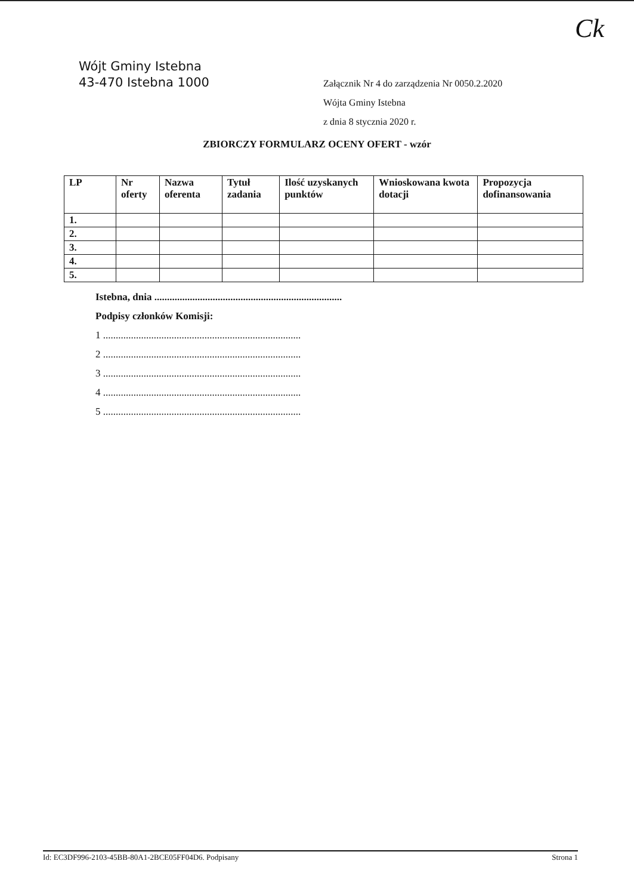Ck
Wójt Gminy Istebna
43-470 Istebna 1000
Załącznik Nr 4 do zarządzenia Nr 0050.2.2020
Wójta Gminy Istebna
z dnia 8 stycznia 2020 r.
ZBIORCZY FORMULARZ OCENY OFERT - wzór
| LP | Nr oferty | Nazwa oferenta | Tytuł zadania | Ilość uzyskanych punktów | Wnioskowana kwota dotacji | Propozycja dofinansowania |
| --- | --- | --- | --- | --- | --- | --- |
| 1. | | | | | | |
| 2. | | | | | | |
| 3. | | | | | | |
| 4. | | | | | | |
| 5. | | | | | | |
Istebna, dnia ..........................................................................
Podpisy członków Komisji:
1 ..............................................................................
2 ..............................................................................
3 ..............................................................................
4 ..............................................................................
5 ..............................................................................
Id: EC3DF996-2103-45BB-80A1-2BCE05FF04D6. Podpisany Strona 1